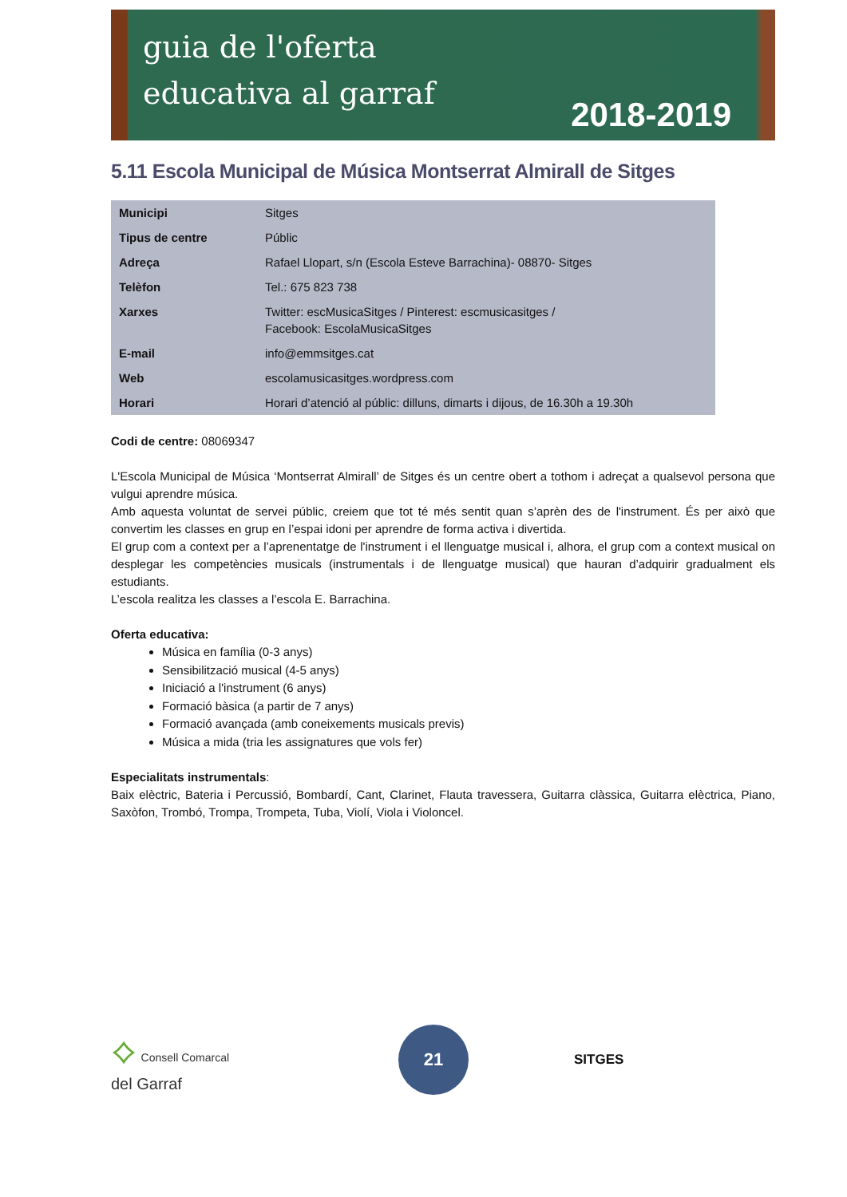guia de l'oferta
educativa al garraf
2018-2019
5.11 Escola Municipal de Música Montserrat Almirall de Sitges
| Municipi | Sitges |
| Tipus de centre | Públic |
| Adreça | Rafael Llopart, s/n (Escola Esteve Barrachina)- 08870- Sitges |
| Telèfon | Tel.: 675 823 738 |
| Xarxes | Twitter: escMusicaSitges / Pinterest: escmusicasitges / Facebook: EscolaMusicaSitges |
| E-mail | info@emmsitges.cat |
| Web | escolamusicasitges.wordpress.com |
| Horari | Horari d’atenció al públic: dilluns, dimarts i dijous, de 16.30h a 19.30h |
Codi de centre: 08069347
L'Escola Municipal de Música ‘Montserrat Almirall’ de Sitges és un centre obert a tothom i adreçat a qualsevol persona que vulgui aprendre música.
Amb aquesta voluntat de servei públic, creiem que tot té més sentit quan s’aprèn des de l'instrument. És per això que convertim les classes en grup en l’espai idoni per aprendre de forma activa i divertida.
El grup com a context per a l’aprenentatge de l'instrument i el llenguatge musical i, alhora, el grup com a context musical on desplegar les competències musicals (instrumentals i de llenguatge musical) que hauran d’adquirir gradualment els estudiants.
L’escola realitza les classes a l’escola E. Barrachina.
Oferta educativa:
Música en família (0-3 anys)
Sensibilització musical (4-5 anys)
Iniciació a l'instrument (6 anys)
Formació bàsica (a partir de 7 anys)
Formació avançada (amb coneixements musicals previs)
Música a mida (tria les assignatures que vols fer)
Especialitats instrumentals:
Baix elèctric, Bateria i Percussió, Bombardí, Cant, Clarinet, Flauta travessera, Guitarra clàssica, Guitarra elèctrica, Piano, Saxòfon, Trombó, Trompa, Trompeta, Tuba, Violí, Viola i Violoncel.
⟡ Consell Comarcal
del Garraf
21
SITGES